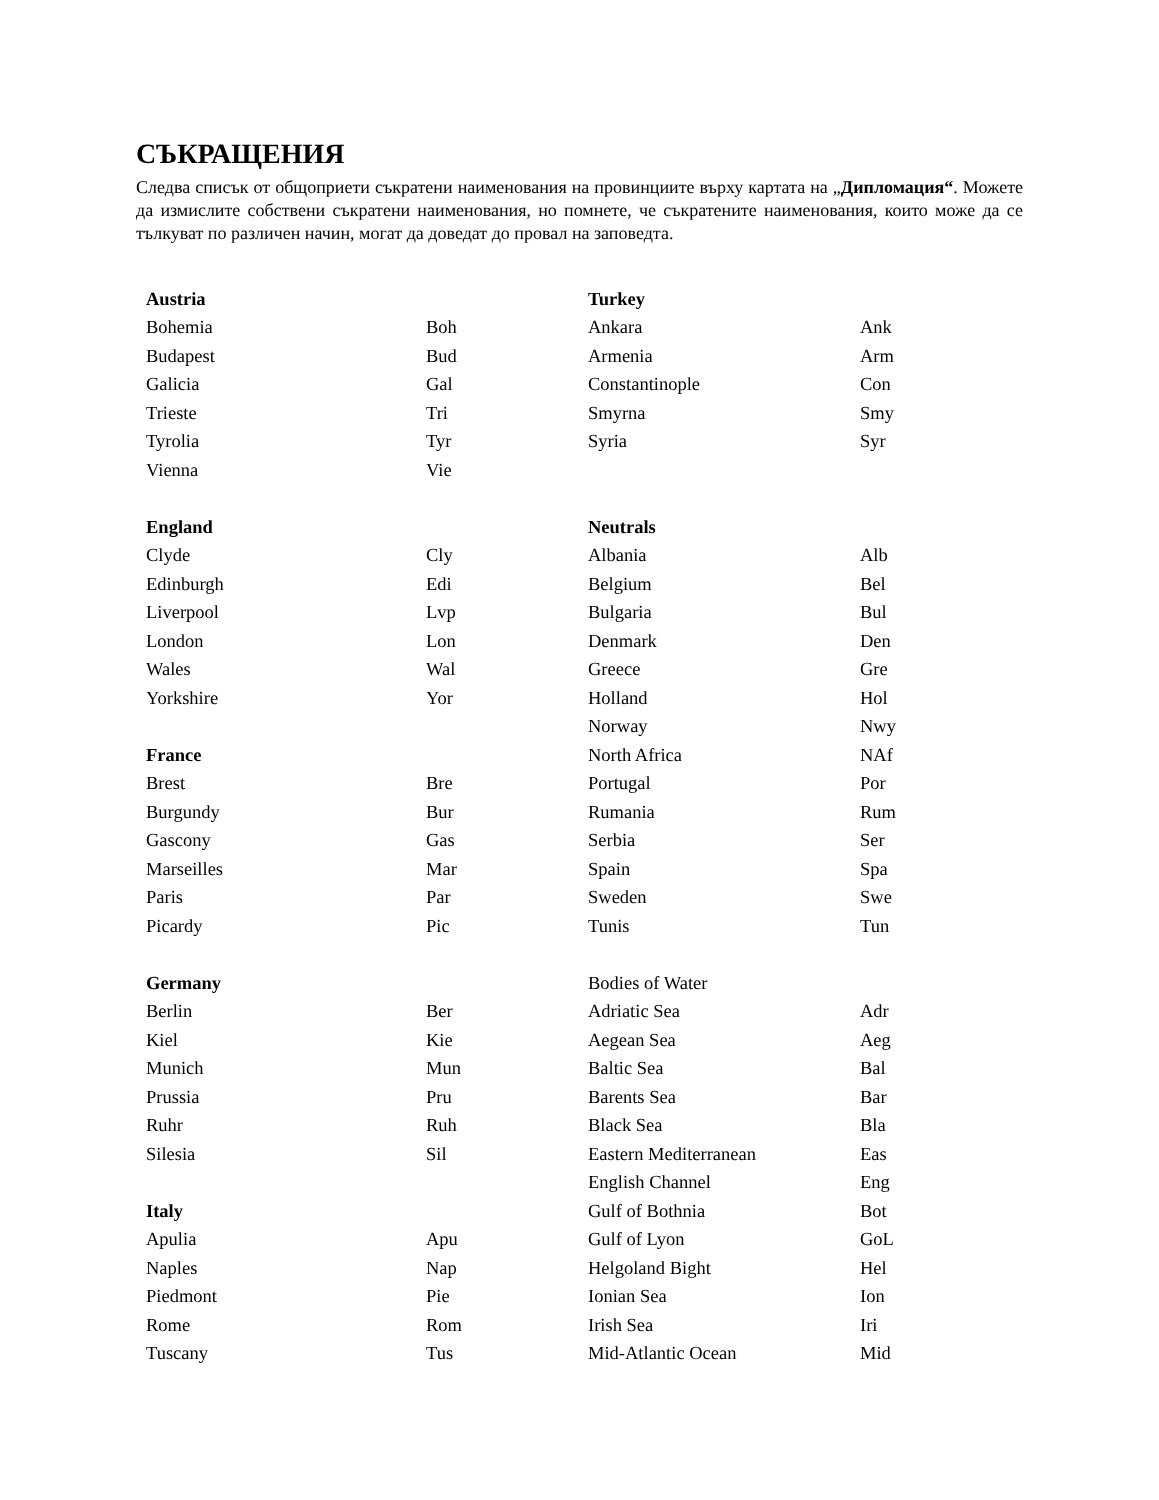СЪКРАЩЕНИЯ
Следва списък от общоприети съкратени наименования на провинциите върху картата на „Дипломация“. Можете да измислите собствени съкратени наименования, но помнете, че съкратените наименования, които може да се тълкуват по различен начин, могат да доведат до провал на заповедта.
| Austria | | Turkey | |
| Bohemia | Boh | Ankara | Ank |
| Budapest | Bud | Armenia | Arm |
| Galicia | Gal | Constantinople | Con |
| Trieste | Tri | Smyrna | Smy |
| Tyrolia | Tyr | Syria | Syr |
| Vienna | Vie | | |
| England | | Neutrals | |
| Clyde | Cly | Albania | Alb |
| Edinburgh | Edi | Belgium | Bel |
| Liverpool | Lvp | Bulgaria | Bul |
| London | Lon | Denmark | Den |
| Wales | Wal | Greece | Gre |
| Yorkshire | Yor | Holland | Hol |
| | | Norway | Nwy |
| France | | North Africa | NAf |
| Brest | Bre | Portugal | Por |
| Burgundy | Bur | Rumania | Rum |
| Gascony | Gas | Serbia | Ser |
| Marseilles | Mar | Spain | Spa |
| Paris | Par | Sweden | Swe |
| Picardy | Pic | Tunis | Tun |
| Germany | | Bodies of Water | |
| Berlin | Ber | Adriatic Sea | Adr |
| Kiel | Kie | Aegean Sea | Aeg |
| Munich | Mun | Baltic Sea | Bal |
| Prussia | Pru | Barents Sea | Bar |
| Ruhr | Ruh | Black Sea | Bla |
| Silesia | Sil | Eastern Mediterranean | Eas |
| | | English Channel | Eng |
| Italy | | Gulf of Bothnia | Bot |
| Apulia | Apu | Gulf of Lyon | GoL |
| Naples | Nap | Helgoland Bight | Hel |
| Piedmont | Pie | Ionian Sea | Ion |
| Rome | Rom | Irish Sea | Iri |
| Tuscany | Tus | Mid-Atlantic Ocean | Mid |